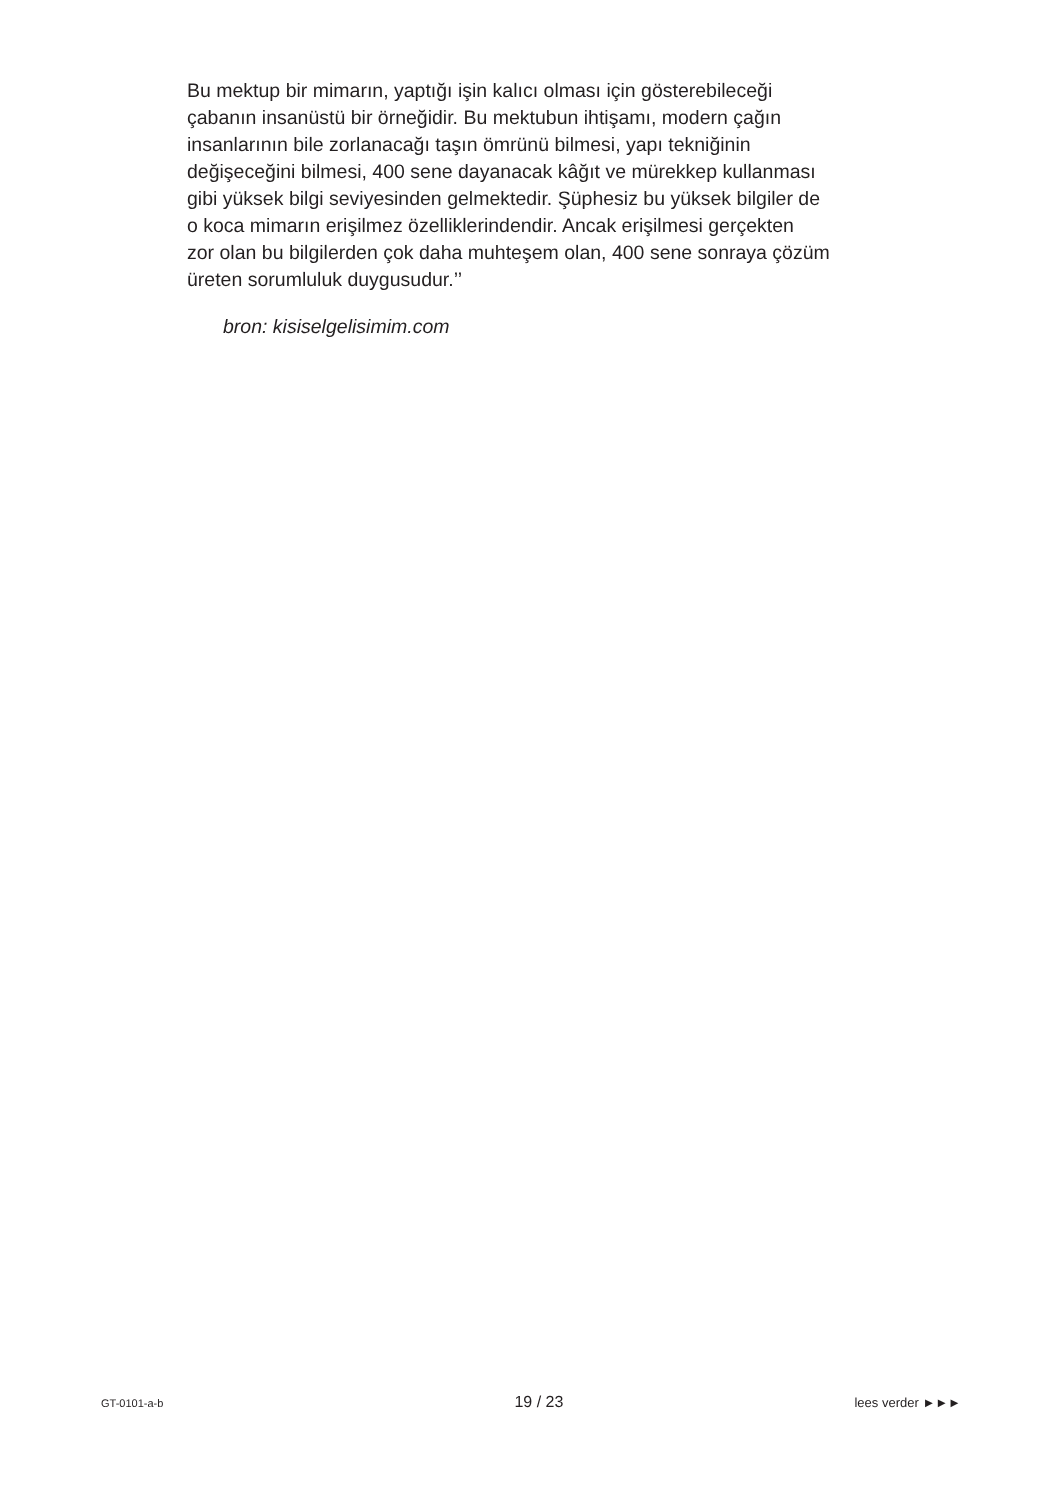Bu mektup bir mimarın, yaptığı işin kalıcı olması için gösterebileceği
çabanın insanüstü bir örneğidir. Bu mektubun ihtişamı, modern çağın
insanlarının bile zorlanacağı taşın ömrünü bilmesi, yapı tekniğinin
değişeceğini bilmesi, 400 sene dayanacak kâğıt ve mürekkep kullanması
gibi yüksek bilgi seviyesinden gelmektedir. Şüphesiz bu yüksek bilgiler de
o koca mimarın erişilmez özelliklerindendir. Ancak erişilmesi gerçekten
zor olan bu bilgilerden çok daha muhteşem olan, 400 sene sonraya çözüm
üreten sorumluluk duygusudur.’’
bron: kisiselgelisimim.com
GT-0101-a-b 19 / 23 lees verder ►►►